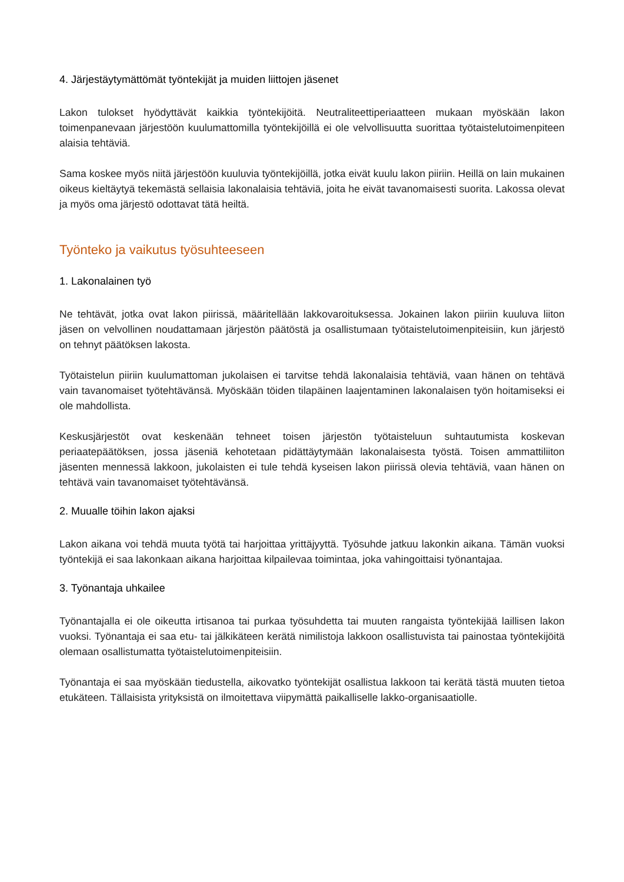4. Järjestäytymättömät työntekijät ja muiden liittojen jäsenet
Lakon tulokset hyödyttävät kaikkia työntekijöitä. Neutraliteettiperiaatteen mukaan myöskään lakon toimenpanevaan järjestöön kuulumattomilla työntekijöillä ei ole velvollisuutta suorittaa työtaistelutoimenpiteen alaisia tehtäviä.
Sama koskee myös niitä järjestöön kuuluvia työntekijöillä, jotka eivät kuulu lakon piiriin. Heillä on lain mukainen oikeus kieltäytyä tekemästä sellaisia lakonalaisia tehtäviä, joita he eivät tavanomaisesti suorita. Lakossa olevat ja myös oma järjestö odottavat tätä heiltä.
Työnteko ja vaikutus työsuhteeseen
1. Lakonalainen työ
Ne tehtävät, jotka ovat lakon piirissä, määritellään lakkovaroituksessa. Jokainen lakon piiriin kuuluva liiton jäsen on velvollinen noudattamaan järjestön päätöstä ja osallistumaan työtaistelutoimenpiteisiin, kun järjestö on tehnyt päätöksen lakosta.
Työtaistelun piiriin kuulumattoman jukolaisen ei tarvitse tehdä lakonalaisia tehtäviä, vaan hänen on tehtävä vain tavanomaiset työtehtävänsä. Myöskään töiden tilapäinen laajentaminen lakonalaisen työn hoitamiseksi ei ole mahdollista.
Keskusjärjestöt ovat keskenään tehneet toisen järjestön työtaisteluun suhtautumista koskevan periaatepäätöksen, jossa jäseniä kehotetaan pidättäytymään lakonalaisesta työstä. Toisen ammattiliiton jäsenten mennessä lakkoon, jukolaisten ei tule tehdä kyseisen lakon piirissä olevia tehtäviä, vaan hänen on tehtävä vain tavanomaiset työtehtävänsä.
2. Muualle töihin lakon ajaksi
Lakon aikana voi tehdä muuta työtä tai harjoittaa yrittäjyyttä. Työsuhde jatkuu lakonkin aikana. Tämän vuoksi työntekijä ei saa lakonkaan aikana harjoittaa kilpailevaa toimintaa, joka vahingoittaisi työnantajaa.
3. Työnantaja uhkailee
Työnantajalla ei ole oikeutta irtisanoa tai purkaa työsuhdetta tai muuten rangaista työntekijää laillisen lakon vuoksi. Työnantaja ei saa etu- tai jälkikäteen kerätä nimilistoja lakkoon osallistuvista tai painostaa työntekijöitä olemaan osallistumatta työtaistelutoimenpiteisiin.
Työnantaja ei saa myöskään tiedustella, aikovatko työntekijät osallistua lakkoon tai kerätä tästä muuten tietoa etukäteen. Tällaisista yrityksistä on ilmoitettava viipymättä paikalliselle lakko-organisaatiolle.